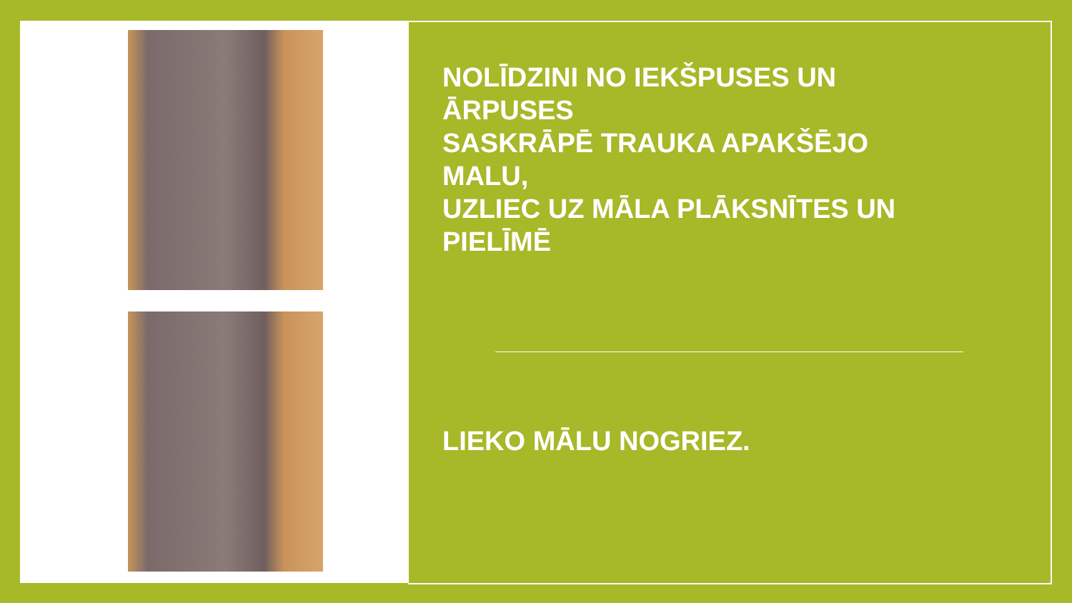NOLĪDZINI NO IEKŠPUSES UN
ĀRPUSES
SASKRĀPĒ TRAUKA APAKŠĒJO MALU,
UZLIEC UZ MĀLA PLĀKSNĪTES UN
PIELĪMĒ
LIEKO MĀLU NOGRIEZ.